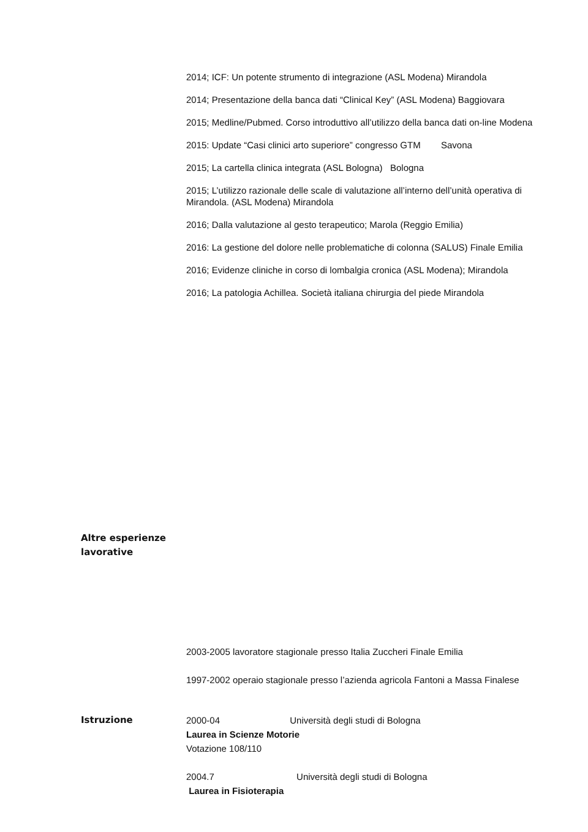2014; ICF: Un potente strumento di integrazione (ASL Modena) Mirandola
2014; Presentazione della banca dati “Clinical Key” (ASL Modena) Baggiovara
2015; Medline/Pubmed. Corso introduttivo all’utilizzo della banca dati on-line Modena
2015: Update “Casi clinici arto superiore” congresso GTM Savona
2015; La cartella clinica integrata (ASL Bologna) Bologna
2015; L’utilizzo razionale delle scale di valutazione all’interno dell’unità operativa di Mirandola. (ASL Modena) Mirandola
2016; Dalla valutazione al gesto terapeutico; Marola (Reggio Emilia)
2016: La gestione del dolore nelle problematiche di colonna (SALUS) Finale Emilia
2016; Evidenze cliniche in corso di lombalgia cronica (ASL Modena); Mirandola
2016; La patologia Achillea. Società italiana chirurgia del piede Mirandola
Altre esperienze lavorative
2003-2005 lavoratore stagionale presso Italia Zuccheri Finale Emilia
1997-2002 operaio stagionale presso l’azienda agricola Fantoni a Massa Finalese
Istruzione 2000-04 Università degli studi di Bologna
Laurea in Scienze Motorie
Votazione 108/110
2004.7 Università degli studi di Bologna
Laurea in Fisioterapia